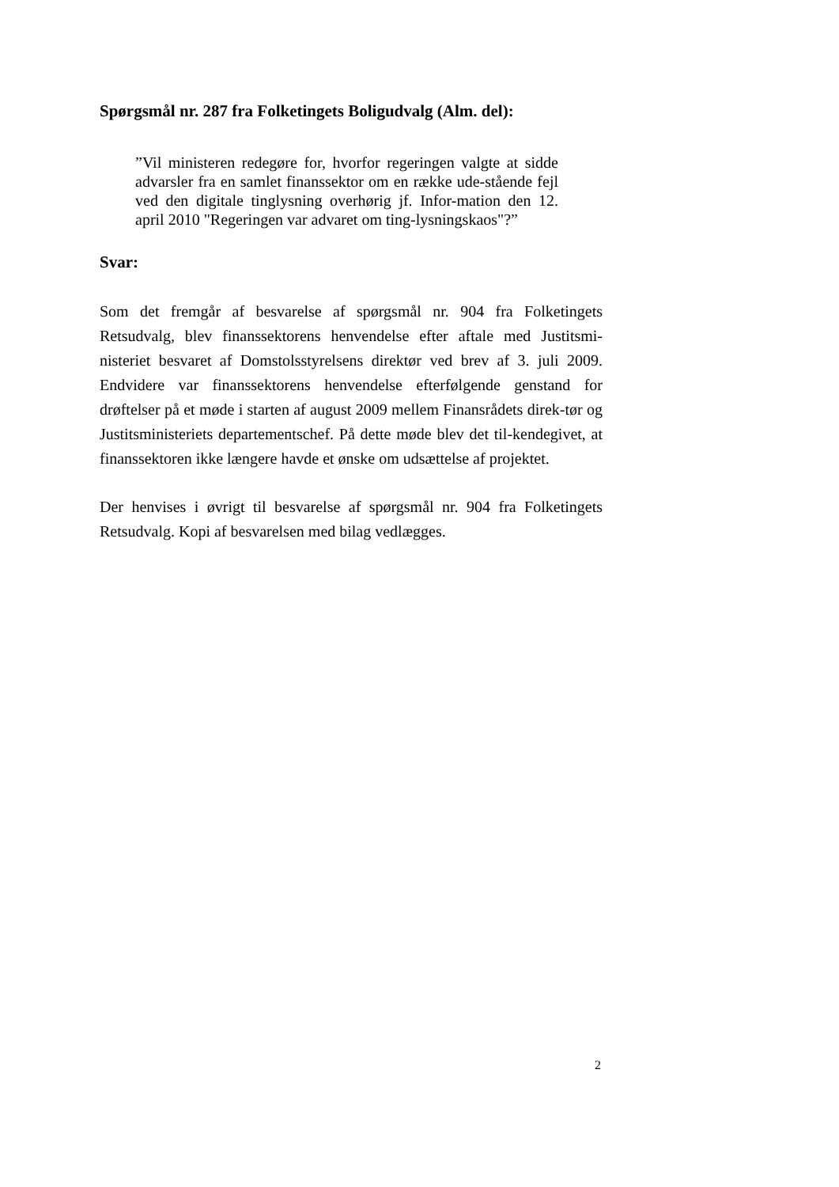Spørgsmål nr. 287 fra Folketingets Boligudvalg (Alm. del):
”Vil ministeren redegøre for, hvorfor regeringen valgte at sidde advarsler fra en samlet finanssektor om en række ude-stående fejl ved den digitale tinglysning overhørig jf. Infor-mation den 12. april 2010 "Regeringen var advaret om ting-lysningskaos"?”
Svar:
Som det fremgår af besvarelse af spørgsmål nr. 904 fra Folketingets Retsudvalg, blev finanssektorens henvendelse efter aftale med Justitsmi-nisteriet besvaret af Domstolsstyrelsens direktør ved brev af 3. juli 2009. Endvidere var finanssektorens henvendelse efterfølgende genstand for drøftelser på et møde i starten af august 2009 mellem Finansrådets direk-tør og Justitsministeriets departementschef. På dette møde blev det til-kendegivet, at finanssektoren ikke længere havde et ønske om udsættelse af projektet.
Der henvises i øvrigt til besvarelse af spørgsmål nr. 904 fra Folketingets Retsudvalg. Kopi af besvarelsen med bilag vedlægges.
2